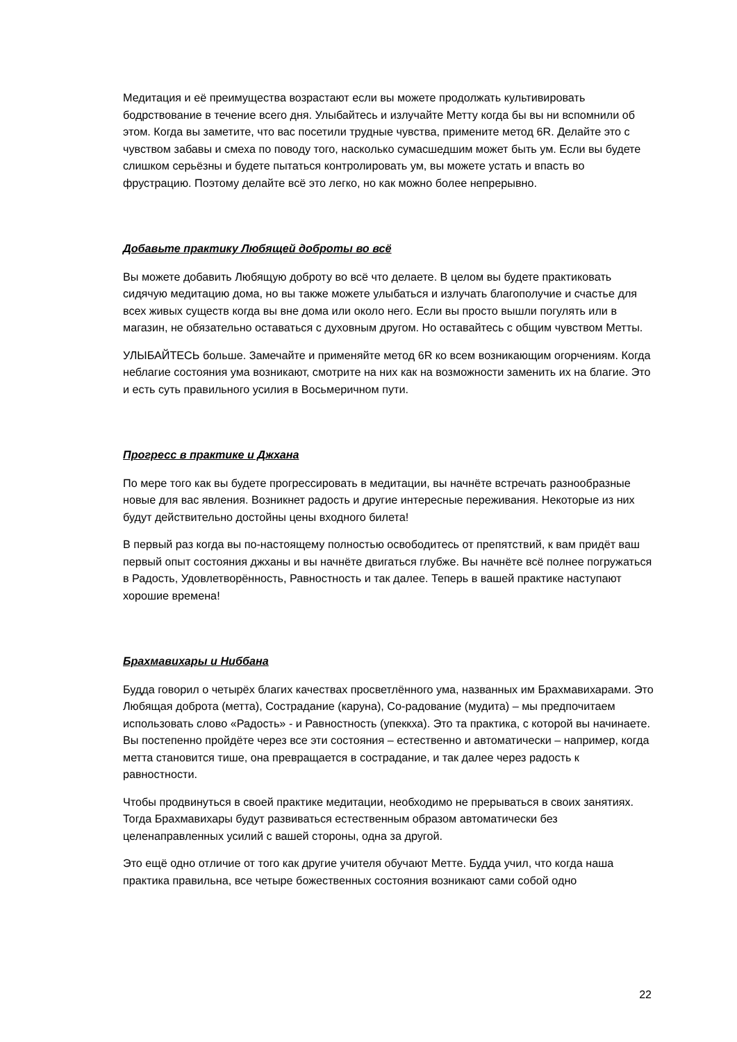Медитация и её преимущества возрастают если вы можете продолжать культивировать бодрствование в течение всего дня. Улыбайтесь и излучайте Метту когда бы вы ни вспомнили об этом. Когда вы заметите, что вас посетили трудные чувства, примените метод 6R. Делайте это с чувством забавы и смеха по поводу того, насколько сумасшедшим может быть ум. Если вы будете слишком серьёзны и будете пытаться контролировать ум, вы можете устать и впасть во фрустрацию. Поэтому делайте всё это легко, но как можно более непрерывно.
Добавьте практику Любящей доброты во всё
Вы можете добавить Любящую доброту во всё что делаете. В целом вы будете практиковать сидячую медитацию дома, но вы также можете улыбаться и излучать благополучие и счастье для всех живых существ когда вы вне дома или около него. Если вы просто вышли погулять или в магазин, не обязательно оставаться с духовным другом. Но оставайтесь с общим чувством Метты.
УЛЫБАЙТЕСЬ больше. Замечайте и применяйте метод 6R ко всем возникающим огорчениям. Когда неблагие состояния ума возникают, смотрите на них как на возможности заменить их на благие. Это и есть суть правильного усилия в Восьмеричном пути.
Прогресс в практике и Джхана
По мере того как вы будете прогрессировать в медитации, вы начнёте встречать разнообразные новые для вас явления. Возникнет радость и другие интересные переживания. Некоторые из них будут действительно достойны цены входного билета!
В первый раз когда вы по-настоящему полностью освободитесь от препятствий, к вам придёт ваш первый опыт состояния джханы и вы начнёте двигаться глубже. Вы начнёте всё полнее погружаться в Радость, Удовлетворённость, Равностность и так далее. Теперь в вашей практике наступают хорошие времена!
Брахмавихары и Ниббана
Будда говорил о четырёх благих качествах просветлённого ума, названных им Брахмавихарами. Это Любящая доброта (метта), Сострадание (каруна), Со-радование (мудита) – мы предпочитаем использовать слово «Радость» - и Равностность (упеккха). Это та практика, с которой вы начинаете. Вы постепенно пройдёте через все эти состояния – естественно и автоматически – например, когда метта становится тише, она превращается в сострадание, и так далее через радость к равностности.
Чтобы продвинуться в своей практике медитации, необходимо не прерываться в своих занятиях. Тогда Брахмавихары будут развиваться естественным образом автоматически без целенаправленных усилий с вашей стороны, одна за другой.
Это ещё одно отличие от того как другие учителя обучают Метте. Будда учил, что когда наша практика правильна, все четыре божественных состояния возникают сами собой одно
22